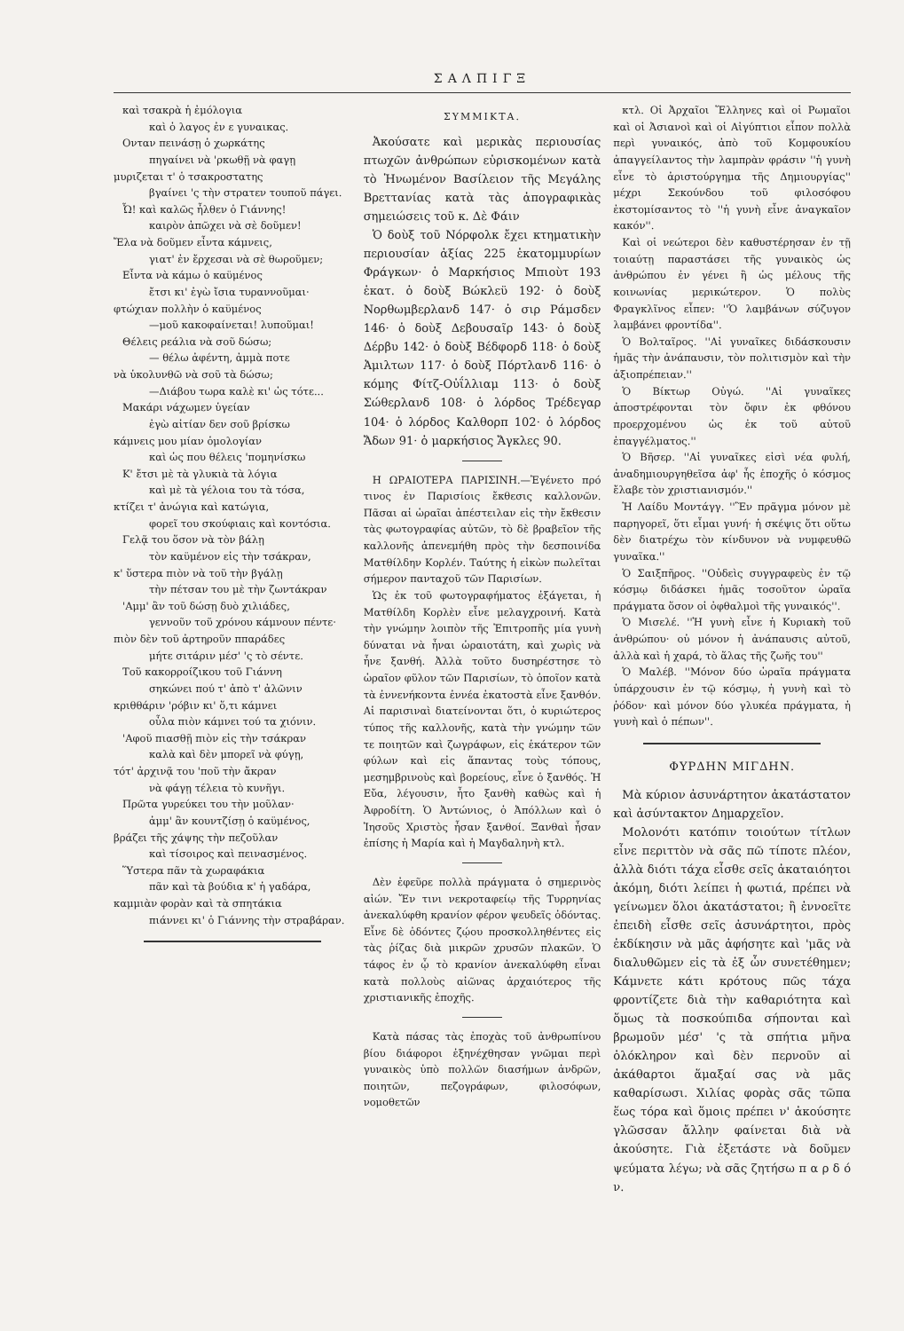ΣΑΛΠΙΓΞ
καὶ τσακρὰ ἡ ἐμόλογια
καὶ ὁ λαγος ἐν ε γυναικας.
Ονταν πεινάσῃ ὁ χωρκάτης
πηγαίνει νὰ 'ρκωθῇ νὰ φαγῃ
μυριζεται τ' ὁ τσακροστατης
βγαίνει 'ς τὴν στρατεν τουποῦ πάγει.
Ὦ! καὶ καλῶς ἦλθεν ὁ Γιάννης!
καιρὸν ἀπῶχει νὰ σὲ δοῦμεν!
Ἔλα νὰ δοῦμεν εἶντα κάμνεις,
γιατ' ἐν ἔρχεσαι νὰ σὲ θωροῦμεν;
Εἶντα νὰ κάμω ὁ καϋμένος
ἔτσι κι' ἐγὼ ἴσια τυραννοῦμαι·
φτώχιαν πολλὴν ὁ καϋμένος
—μοῦ κακοφαίνεται! λυποῦμαι!
Θέλεις ρεάλια νὰ σοῦ δώσω;
— θέλω ἀφέντη, ἀμμὰ ποτε
νὰ ὑκολυνθῶ νὰ σοῦ τὰ δώσω;
—Διάβου τωρα καλὲ κι' ὡς τότε...
Μακάρι νάχωμεν ὑγείαν
ἐγὼ αἰτίαν δεν σοῦ βρίσκω
κάμνεις μου μίαν ὁμολογίαν
καὶ ὡς που θέλεις 'πομηνίσκω
Κ' ἔτσι μὲ τὰ γλυκιὰ τὰ λόγια
καὶ μὲ τὰ γέλοια του τὰ τόσα,
κτίζει τ' ἀνώγια καὶ κατώγια,
φορεῖ του σκούφιαις καὶ κοντόσια.
Γελᾷ του ὅσον νὰ τὸν βάλῃ
τὸν καϋμένον εἰς τὴν τσάκραν,
κ' ὕστερα πιὸν νὰ τοῦ τὴν βγάλῃ
τὴν πέτσαν του μὲ τὴν ζωντάκραν
'Αμμ' ἂν τοῦ δώσῃ δυὸ χιλιάδες,
γεννοῦν τοῦ χρόνου κάμνουν πέντε·
πιὸν δὲν τοῦ ἀρτηροῦν ππαράδες
μήτε σιτάριν μέσ' 'ς τὸ σέντε.
Τοῦ κακορροίζικου τοῦ Γιάννη
σηκώνει πού τ' ἀπὸ τ' ἀλῶνιν
κριθθάριν 'ρόβιν κι' ὅ,τι κάμνει
οὗλα πιὸν κάμνει τού τα χιόνιν.
'Αφοῦ πιασθῇ πιὸν εἰς τὴν τσάκραν
καλὰ καὶ δὲν μπορεῖ νὰ φύγῃ,
τότ' ἀρχινᾷ του 'ποῦ τὴν ἄκραν
νὰ φάγῃ τέλεια τὸ κυνῆγι.
Πρῶτα γυρεύκει του τὴν μοῦλαν·
ἀμμ' ἂν κουντζίσῃ ὁ καϋμένος,
βράζει τῆς χάψης τὴν πεζοῦλαν
καὶ τίσοιρος καὶ πεινασμένος.
Ὕστερα πᾶν τὰ χωραφάκια
πᾶν καὶ τὰ βούδια κ' ἡ γαδάρα,
καμμιὰν φορὰν καὶ τὰ σπητάκια
πιάννει κι' ὁ Γιάννης τὴν στραβάραν.
ΣΥΜΜΙΚΤΑ.
Ἀκούσατε καὶ μερικὰς περιουσίας πτωχῶν ἀνθρώπων εὑρισκομένων κατὰ τὸ Ἡνωμένον Βασίλειον τῆς Μεγάλης Βρεττανίας κατὰ τὰς ἀπογραφικὰς σημειώσεις τοῦ κ. Δὲ Φάιν
Ὁ δοὺξ τοῦ Νόρφολκ ἔχει κτηματικὴν περιουσίαν ἀξίας 225 ἑκατομμυρίων Φράγκων· ὁ Μαρκήσιος Μπιοὺτ 193 ἑκατ. ὁ δοὺξ Βώκλεϋ 192· ὁ δοὺξ Νορθωμβερλανδ 147· ὁ σιρ Ράμσδεν 146· ὁ δοὺξ Δεβουσαῖρ 143· ὁ δοὺξ Δέρβυ 142· ὁ δοὺξ Βέδφορδ 118· ὁ δοὺξ Ἀμιλτων 117· ὁ δοὺξ Πόρτλανδ 116· ὁ κόμης Φίτζ-Οὐΐλλιαμ 113· ὁ δοὺξ Σώθερλανδ 108· ὁ λόρδος Τρέδεγαρ 104· ὁ λόρδος Καλθορπ 102· ὁ λόρδος Ἄδων 91· ὁ μαρκήσιος Ἄγκλες 90.
Η ΩΡΑΙΟΤΕΡΑ ΠΑΡΙΣΙΝΗ.—Ἐγένετο πρό τινος ἐν Παρισίοις ἔκθεσις καλλονῶν. Πᾶσαι αἱ ὡραῖαι ἀπέστειλαν εἰς τὴν ἔκθεσιν τὰς φωτογραφίας αὐτῶν, τὸ δὲ βραβεῖον τῆς καλλονῆς ἀπενεμήθη πρὸς τὴν δεσποινίδα Ματθίλδην Κορλέν. Ταύτης ἡ εἰκὼν πωλεῖται σήμερον πανταχοῦ τῶν Παρισίων.
Ὡς ἐκ τοῦ φωτογραφήματος ἐξάγεται, ἡ Ματθίλδη Κορλὲν εἶνε μελαγχροινή. Κατὰ τὴν γνώμην λοιπὸν τῆς Ἐπιτροπῆς μία γυνὴ δύναται νὰ ἦναι ὡραιοτάτη, καὶ χωρὶς νὰ ἦνε ξανθή. Ἀλλὰ τοῦτο δυσηρέστησε τὸ ὡραῖον φῦλον τῶν Παρισίων, τὸ ὁποῖον κατὰ τὰ ἐννενήκοντα ἐννέα ἑκατοστὰ εἶνε ξανθόν. Αἱ παρισιναὶ διατείνονται ὅτι, ὁ κυριώτερος τύπος τῆς καλλονῆς, κατὰ τὴν γνώμην τῶν τε ποιητῶν καὶ ζωγράφων, εἰς ἑκάτερον τῶν φύλων καὶ εἰς ἅπαντας τοὺς τόπους, μεσημβρινοὺς καὶ βορείους, εἶνε ὁ ξανθός. Ἡ Εὔα, λέγουσιν, ἦτο ξανθὴ καθὼς καὶ ἡ Ἀφροδίτη. Ὁ Ἀντώνιος, ὁ Ἀπόλλων καὶ ὁ Ἰησοῦς Χριστὸς ἦσαν ξανθοί. Ξανθαὶ ἦσαν ἐπίσης ἡ Μαρία καὶ ἡ Μαγδαληνὴ κτλ.
Δὲν ἐφεῦρε πολλὰ πράγματα ὁ σημερινὸς αἰών. Ἔν τινι νεκροταφείῳ τῆς Τυρρηνίας ἀνεκαλύφθη κρανίον φέρον ψευδεῖς ὀδόντας. Εἶνε δὲ ὀδόντες ζῴου προσκολληθέντες εἰς τὰς ῥίζας διὰ μικρῶν χρυσῶν πλακῶν. Ὁ τάφος ἐν ᾧ τὸ κρανίον ἀνεκαλύφθη εἶναι κατὰ πολλοὺς αἰῶνας ἀρχαιότερος τῆς χριστιανικῆς ἐποχῆς.
Κατὰ πάσας τὰς ἐποχὰς τοῦ ἀνθρωπίνου βίου διάφοροι ἐξηνέχθησαν γνῶμαι περὶ γυναικὸς ὑπὸ πολλῶν διασήμων ἀνδρῶν, ποιητῶν, πεζογράφων, φιλοσόφων, νομοθετῶν
κτλ. Οἱ Ἀρχαῖοι Ἕλληνες καὶ οἱ Ρωμαῖοι καὶ οἱ Ἀσιανοὶ καὶ οἱ Αἰγύπτιοι εἶπον πολλὰ περὶ γυναικός, ἀπὸ τοῦ Κομφουκίου ἀπαγγείλαντος τὴν λαμπρὰν φράσιν ''ἡ γυνὴ εἶνε τὸ ἀριστούργημα τῆς Δημιουργίας'' μέχρι Σεκούνδου τοῦ φιλοσόφου ἐκστομίσαντος τὸ ''ἡ γυνὴ εἶνε ἀναγκαῖον κακόν''.
Καὶ οἱ νεώτεροι δὲν καθυστέρησαν ἐν τῇ τοιαύτῃ παραστάσει τῆς γυναικὸς ὡς ἀνθρώπου ἐν γένει ἢ ὡς μέλους τῆς κοινωνίας μερικώτερον. Ὁ πολὺς Φραγκλῖνος εἶπεν: ''Ὁ λαμβάνων σύζυγον λαμβάνει φροντίδα''.
Ὁ Βολταῖρος. ''Αἱ γυναῖκες διδάσκουσιν ἡμᾶς τὴν ἀνάπαυσιν, τὸν πολιτισμὸν καὶ τὴν ἀξιοπρέπειαν.''
Ὁ Βίκτωρ Οὐγώ. ''Αἱ γυναῖκες ἀποστρέφονται τὸν ὄφιν ἐκ φθόνου προερχομένου ὡς ἐκ τοῦ αὐτοῦ ἐπαγγέλματος.''
Ὁ Βῆσερ. ''Αἱ γυναῖκες εἰσὶ νέα φυλή, ἀναδημιουργηθεῖσα ἀφ' ἧς ἐποχῆς ὁ κόσμος ἔλαβε τὸν χριστιανισμόν.''
Ἡ Λαίδυ Μοντάγγ. ''Ἓν πρᾶγμα μόνον μὲ παρηγορεῖ, ὅτι εἶμαι γυνή· ἡ σκέψις ὅτι οὕτω δὲν διατρέχω τὸν κίνδυνον νὰ νυμφευθῶ γυναῖκα.''
Ὁ Σαιξπῆρος. ''Οὐδεὶς συγγραφεὺς ἐν τῷ κόσμῳ διδάσκει ἡμᾶς τοσοῦτον ὡραῖα πράγματα ὅσον οἱ ὀφθαλμοὶ τῆς γυναικός''.
Ὁ Μισελέ. ''Ἡ γυνὴ εἶνε ἡ Κυριακὴ τοῦ ἀνθρώπου· οὐ μόνον ἡ ἀνάπαυσις αὐτοῦ, ἀλλὰ καὶ ἡ χαρά, τὸ ἅλας τῆς ζωῆς του''
Ὁ Μαλέβ. ''Μόνον δύο ὡραῖα πράγματα ὑπάρχουσιν ἐν τῷ κόσμῳ, ἡ γυνὴ καὶ τὸ ῥόδον· καὶ μόνον δύο γλυκέα πράγματα, ἡ γυνὴ καὶ ὁ πέπων''.
ΦΥΡΔΗΝ ΜΙΓΔΗΝ.
Μὰ κύριον ἀσυνάρτητον ἀκατάστατον καὶ ἀσύντακτον Δημαρχεῖον.
Μολονότι κατόπιν τοιούτων τίτλων εἶνε περιττὸν νὰ σᾶς πῶ τίποτε πλέον, ἀλλὰ διότι τάχα εἶσθε σεῖς ἀκαταιόητοι ἀκόμη, διότι λείπει ἡ φωτιά, πρέπει νὰ γείνωμεν ὅλοι ἀκατάστατοι; ἢ ἐννοεῖτε ἐπειδὴ εἶσθε σεῖς ἀσυνάρτητοι, πρὸς ἐκδίκησιν νὰ μᾶς ἀφήσητε καὶ 'μᾶς νὰ διαλυθῶμεν εἰς τὰ ἐξ ὧν συνετέθημεν; Κάμνετε κάτι κρότους πῶς τάχα φροντίζετε διὰ τὴν καθαριότητα καὶ ὅμως τὰ ποσκούπιδα σήπονται καὶ βρωμοῦν μέσ' 'ς τὰ σπήτια μῆνα ὁλόκληρον καὶ δὲν περνοῦν αἱ ἀκάθαρτοι ἅμαξαί σας νὰ μᾶς καθαρίσωσι. Χιλίας φορὰς σᾶς τῶπα ἕως τόρα καὶ ὅμοις πρέπει ν' ἀκούσητε γλῶσσαν ἄλλην φαίνεται διὰ νὰ ἀκούσητε. Γιὰ ἐξετάστε νὰ δοῦμεν ψεύματα λέγω; νὰ σᾶς ζητήσω π α ρ δ ό ν.